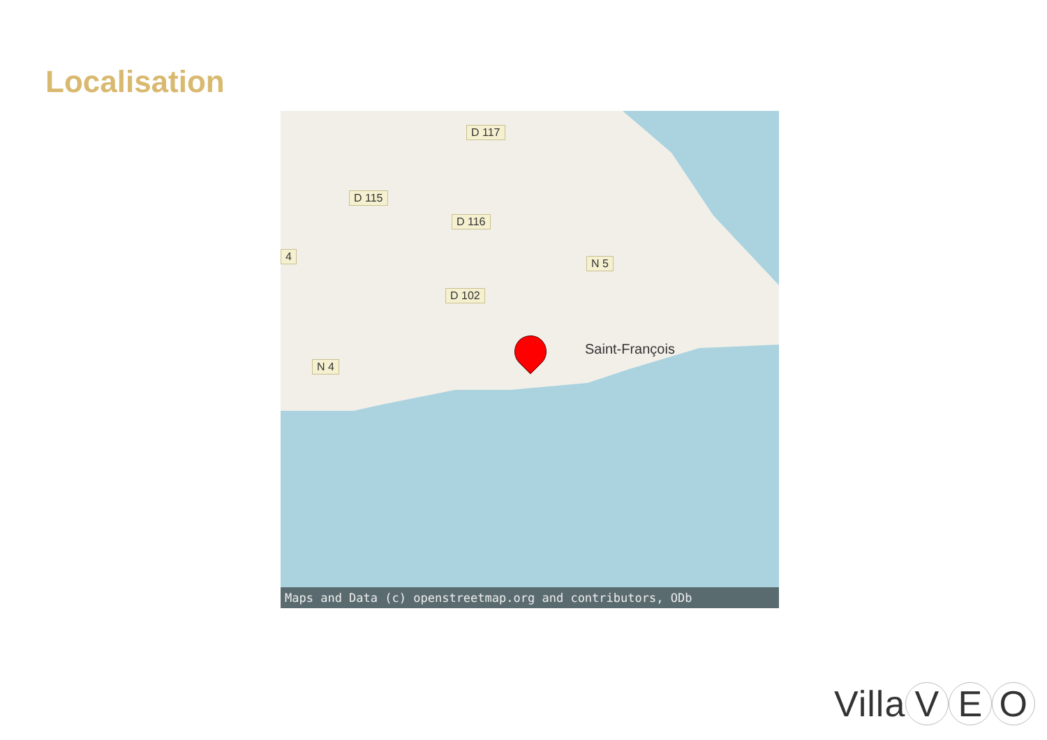Localisation
D 117
D 115
D 116
4
N 5
D 102
N 4
Saint-François
Maps and Data (c) openstreetmap.org and contributors, ODb
Villa V E O